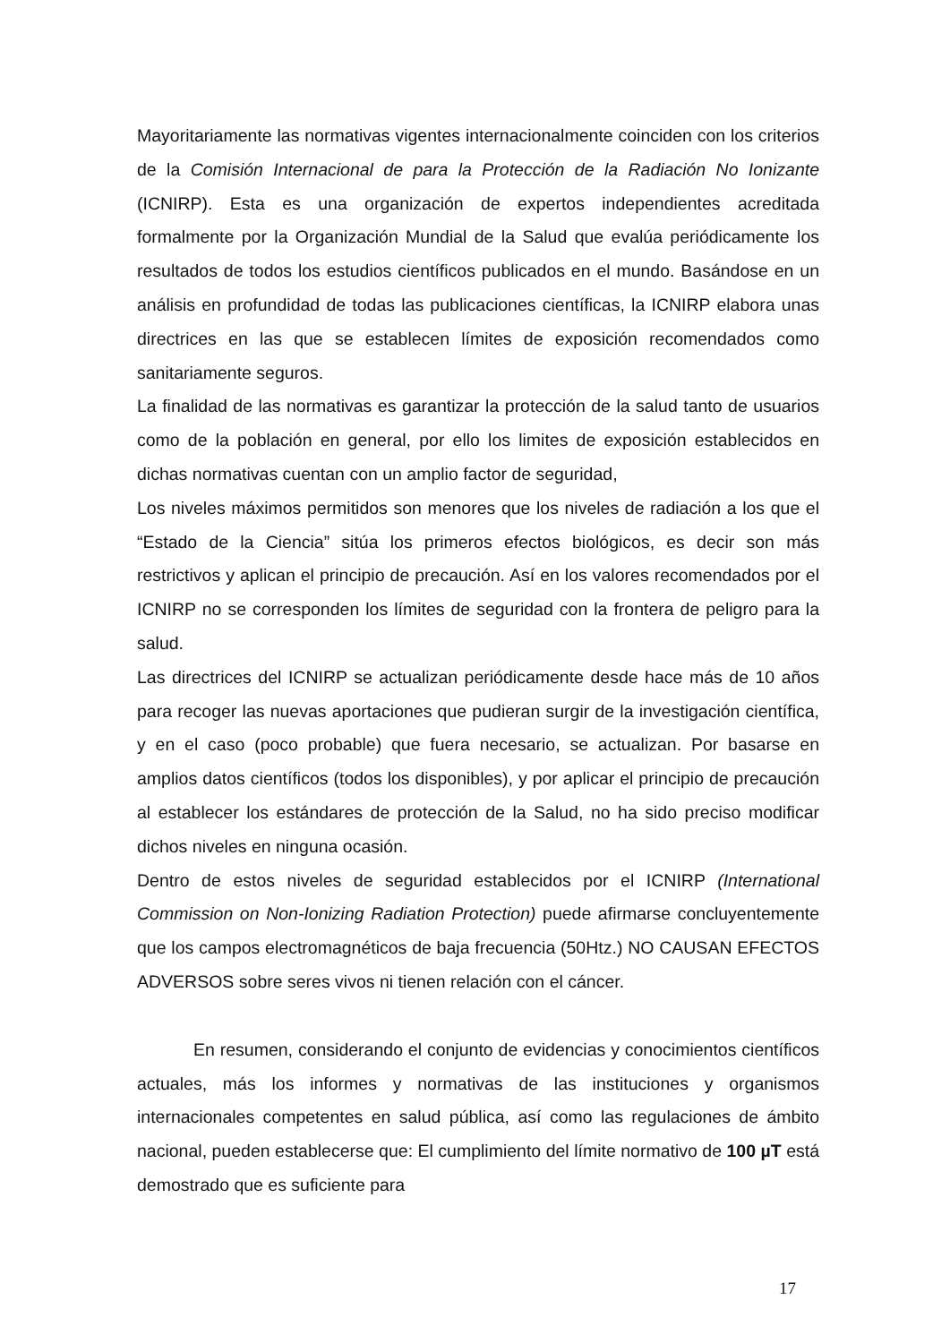Mayoritariamente las normativas vigentes internacionalmente coinciden con los criterios de la Comisión Internacional de para la Protección de la Radiación No Ionizante (ICNIRP). Esta es una organización de expertos independientes acreditada formalmente por la Organización Mundial de la Salud que evalúa periódicamente los resultados de todos los estudios científicos publicados en el mundo. Basándose en un análisis en profundidad de todas las publicaciones científicas, la ICNIRP elabora unas directrices en las que se establecen límites de exposición recomendados como sanitariamente seguros.
La finalidad de las normativas es garantizar la protección de la salud tanto de usuarios como de la población en general, por ello los limites de exposición establecidos en dichas normativas cuentan con un amplio factor de seguridad,
Los niveles máximos permitidos son menores que los niveles de radiación a los que el “Estado de la Ciencia” sitúa los primeros efectos biológicos, es decir son más restrictivos y aplican el principio de precaución. Así en los valores recomendados por el ICNIRP no se corresponden los límites de seguridad con la frontera de peligro para la salud.
Las directrices del ICNIRP se actualizan periódicamente desde hace más de 10 años para recoger las nuevas aportaciones que pudieran surgir de la investigación científica, y en el caso (poco probable) que fuera necesario, se actualizan. Por basarse en amplios datos científicos (todos los disponibles), y por aplicar el principio de precaución al establecer los estándares de protección de la Salud, no ha sido preciso modificar dichos niveles en ninguna ocasión.
Dentro de estos niveles de seguridad establecidos por el ICNIRP (International Commission on Non-Ionizing Radiation Protection) puede afirmarse concluyentemente que los campos electromagnéticos de baja frecuencia (50Htz.) NO CAUSAN EFECTOS ADVERSOS sobre seres vivos ni tienen relación con el cáncer.
En resumen, considerando el conjunto de evidencias y conocimientos científicos actuales, más los informes y normativas de las instituciones y organismos internacionales competentes en salud pública, así como las regulaciones de ámbito nacional, pueden establecerse que: El cumplimiento del límite normativo de 100 µT está demostrado que es suficiente para
17